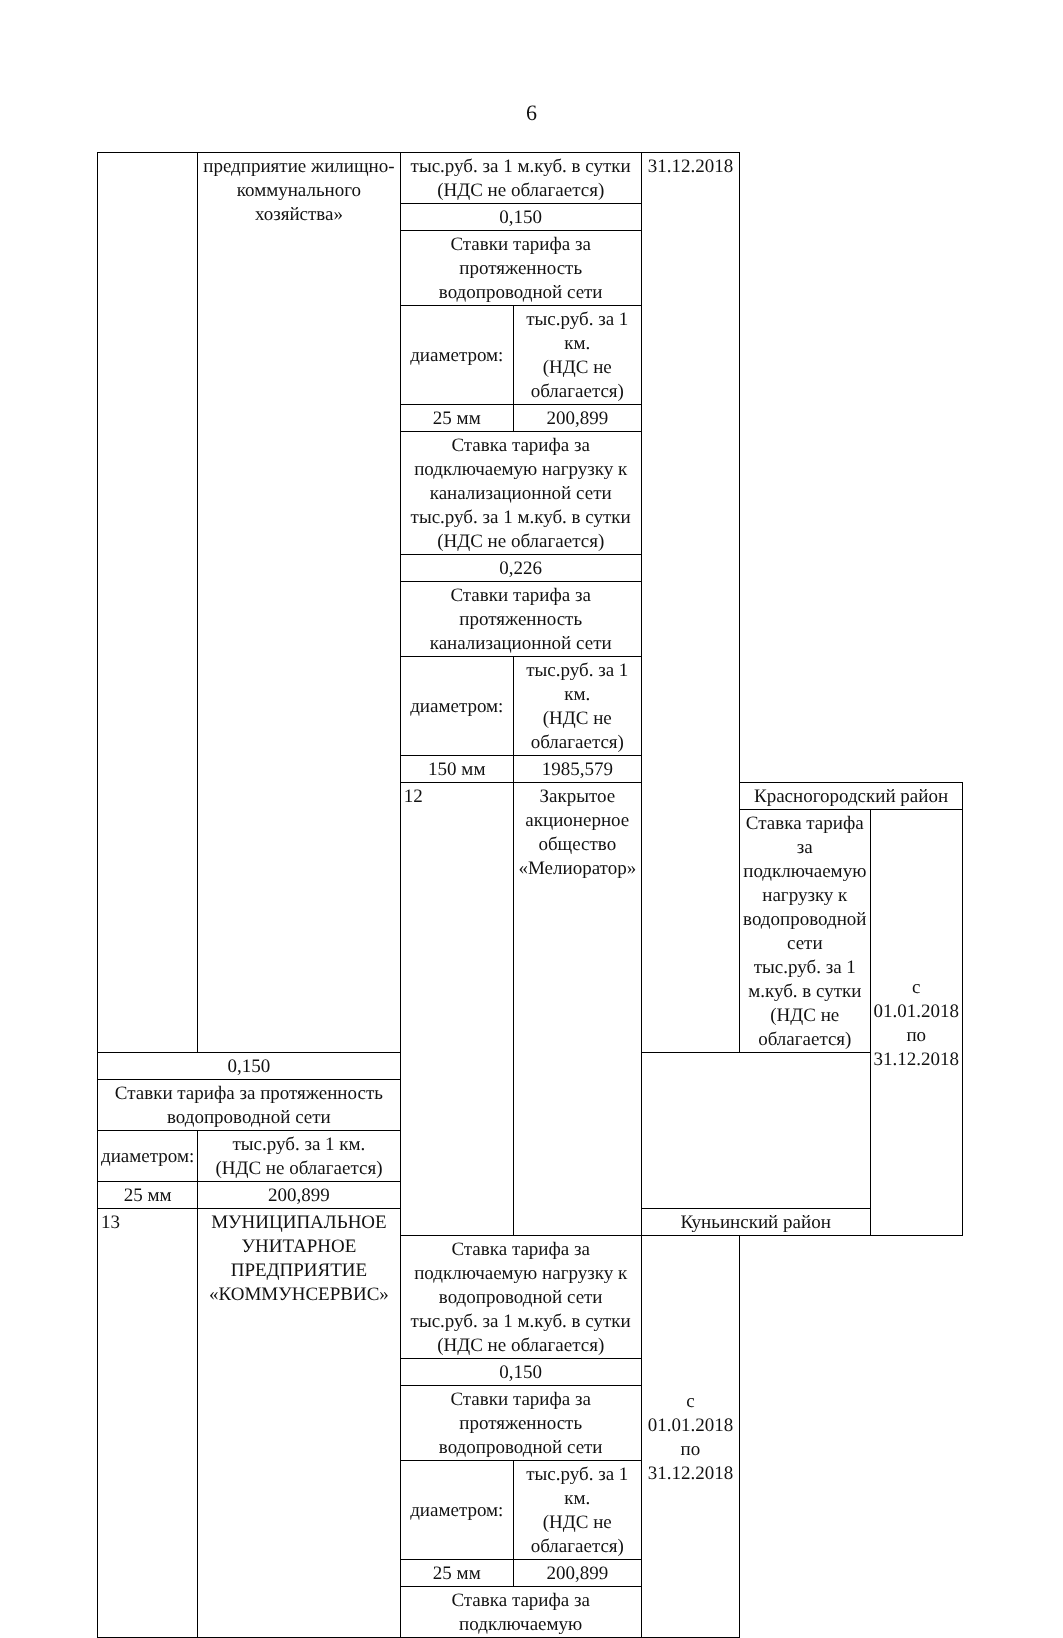6
| | предприятие жилищно-коммунального хозяйства» | тыс.руб. за 1 м.куб. в сутки (НДС не облагается) | | 31.12.2018 | | |
| | | 0,150 | | | | |
| | | Ставки тарифа за протяженность водопроводной сети | | | | |
| | | диаметром: | тыс.руб. за 1 км. (НДС не облагается) | | | |
| | | 25 мм | 200,899 | | | |
| | | Ставка тарифа за подключаемую нагрузку к канализационной сети тыс.руб. за 1 м.куб. в сутки (НДС не облагается) | | | | |
| | | 0,226 | | | | |
| | | Ставки тарифа за протяженность канализационной сети | | | | |
| | | диаметром: | тыс.руб. за 1 км. (НДС не облагается) | | | |
| | | 150 мм | 1985,579 | | | |
| | | 12 | Закрытое акционерное общество «Мелиоратор» | | Красногородский район | |
| | | | | | Ставка тарифа за подключаемую нагрузку к водопроводной сети тыс.руб. за 1 м.куб. в сутки (НДС не облагается) | с 01.01.2018 по 31.12.2018 |
| 0,150 | | | | | | |
| Ставки тарифа за протяженность водопроводной сети | | | | | | |
| диаметром: | тыс.руб. за 1 км. (НДС не облагается) | | | | | |
| 25 мм | 200,899 | | | | | |
| 13 | МУНИЦИПАЛЬНОЕ УНИТАРНОЕ ПРЕДПРИЯТИЕ «КОММУНСЕРВИС» | | | Куньинский район | | |
| | | Ставка тарифа за подключаемую нагрузку к водопроводной сети тыс.руб. за 1 м.куб. в сутки (НДС не облагается) | | с 01.01.2018 по 31.12.2018 | | |
| | | 0,150 | | | | |
| | | Ставки тарифа за протяженность водопроводной сети | | | | |
| | | диаметром: | тыс.руб. за 1 км. (НДС не облагается) | | | |
| | | 25 мм | 200,899 | | | |
| | | Ставка тарифа за подключаемую | | | | |